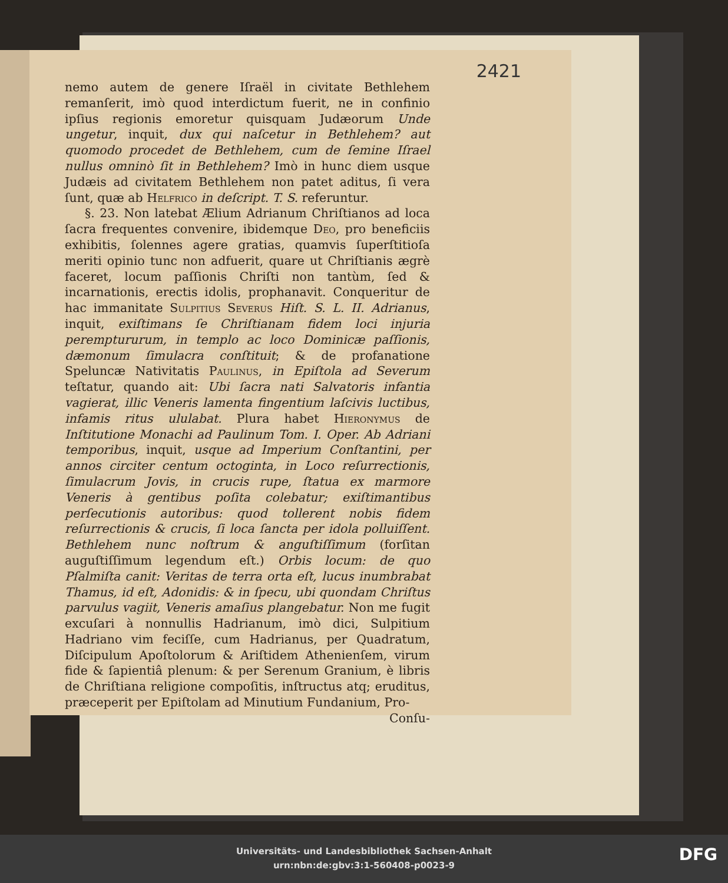2421
nemo autem de genere Iſraël in civitate Bethlehem remanſerit, imò quod interdictum fuerit, ne in confinio ipſius regionis emoretur quisquam Judæorum Unde ungetur, inquit, dux qui naſcetur in Bethlehem? aut quomodo procedet de Bethlehem, cum de ſemine Iſrael nullus omninò ſit in Bethlehem? Imò in hunc diem usque Judæis ad civitatem Bethlehem non patet aditus, ſi vera ſunt, quæ ab Helfrico in deſcript. T. S. referuntur.
§. 23. Non latebat Ælium Adrianum Chriſtianos ad loca ſacra frequentes convenire, ibidemque Deo, pro beneficiis exhibitis, ſolennes agere gratias, quamvis ſuperſtitioſa meriti opinio tunc non adfuerit, quare ut Chriſtianis ægrè faceret, locum paſſionis Chriſti non tantùm, ſed & incarnationis, erectis idolis, prophanavit. Conqueritur de hac immanitate Sulpitius Severus Hiſt. S. L. II. Adrianus, inquit, exiſtimans ſe Chriſtianam fidem loci injuria peremptururum, in templo ac loco Dominicæ paſſionis, dæmonum ſimulacra conſtituit; & de profanatione Speluncæ Nativitatis Paulinus, in Epiſtola ad Severum teſtatur, quando ait: Ubi ſacra nati Salvatoris infantia vagierat, illic Veneris lamenta fingentium laſcivis luctibus, infamis ritus ululabat. Plura habet Hieronymus de Inſtitutione Monachi ad Paulinum Tom. I. Oper. Ab Adriani temporibus, inquit, usque ad Imperium Conſtantini, per annos circiter centum octoginta, in Loco reſurrectionis, ſimulacrum Jovis, in crucis rupe, ſtatua ex marmore Veneris à gentibus poſita colebatur; exiſtimantibus perſecutionis autoribus: quod tollerent nobis fidem reſurrectionis & crucis, ſi loca ſancta per idola polluiſſent. Bethlehem nunc noſtrum & anguſtiſſimum (forſitan auguſtiſſimum legendum eſt.) Orbis locum: de quo Pſalmiſta canit: Veritas de terra orta eſt, lucus inumbrabat Thamus, id eſt, Adonidis: & in ſpecu, ubi quondam Chriſtus parvulus vagiit, Veneris amaſius plangebatur. Non me fugit excuſari à nonnullis Hadrianum, imò dici, Sulpitium Hadriano vim feciſſe, cum Hadrianus, per Quadratum, Diſcipulum Apoſtolorum & Ariſtidem Athenienſem, virum fide & ſapientiâ plenum: & per Serenum Granium, è libris de Chriſtiana religione compoſitis, inſtructus atq; eruditus, præceperit per Epiſtolam ad Minutium Fundanium, Pro-
Conſu-
Universitäts- und Landesbibliothek Sachsen-Anhalt
urn:nbn:de:gbv:3:1-560408-p0023-9
DFG